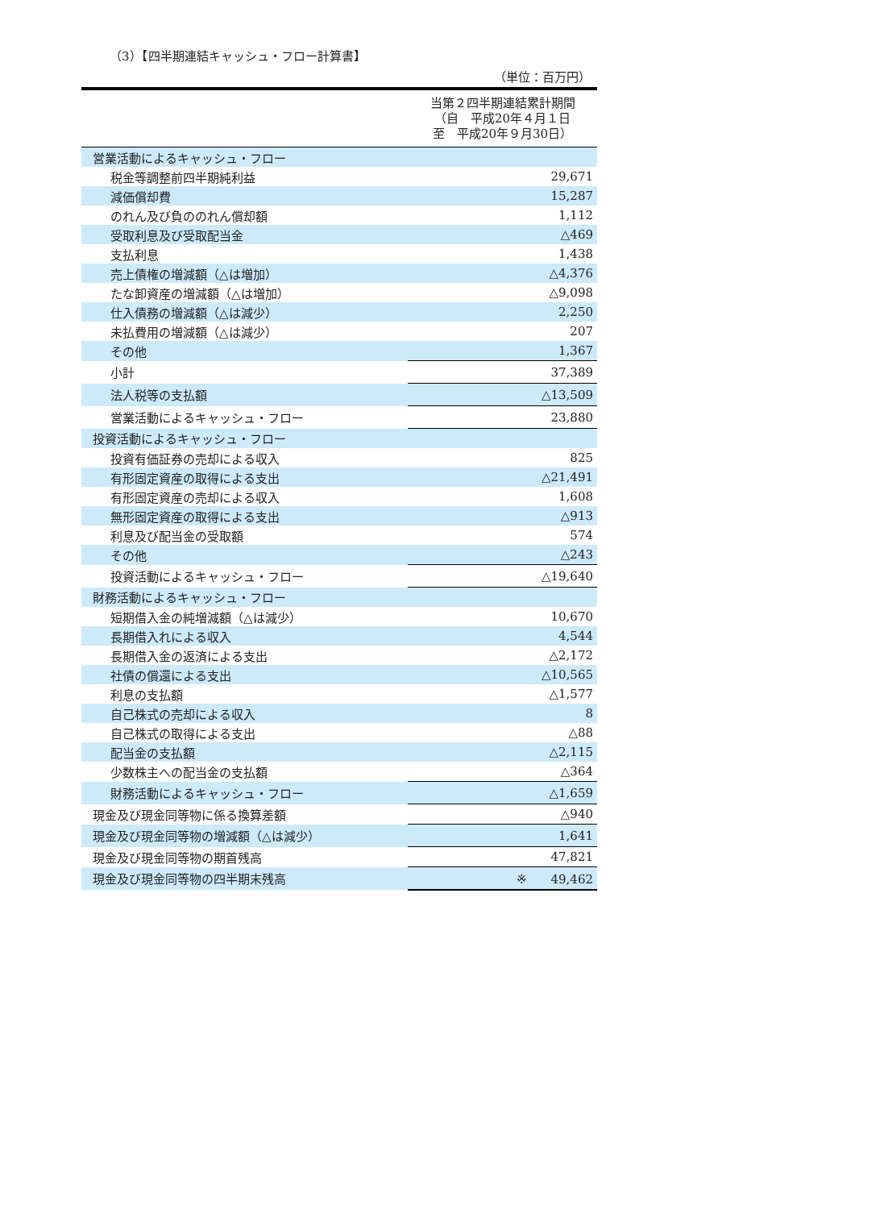（3）【四半期連結キャッシュ・フロー計算書】
（単位：百万円）
| | 当第２四半期連結累計期間 （自 平成20年４月１日 至 平成20年９月30日） |
| --- | --- |
| 営業活動によるキャッシュ・フロー | |
| 税金等調整前四半期純利益 | 29,671 |
| 減価償却費 | 15,287 |
| のれん及び負ののれん償却額 | 1,112 |
| 受取利息及び受取配当金 | △469 |
| 支払利息 | 1,438 |
| 売上債権の増減額（△は増加） | △4,376 |
| たな卸資産の増減額（△は増加） | △9,098 |
| 仕入債務の増減額（△は減少） | 2,250 |
| 未払費用の増減額（△は減少） | 207 |
| その他 | 1,367 |
| 小計 | 37,389 |
| 法人税等の支払額 | △13,509 |
| 営業活動によるキャッシュ・フロー | 23,880 |
| 投資活動によるキャッシュ・フロー | |
| 投資有価証券の売却による収入 | 825 |
| 有形固定資産の取得による支出 | △21,491 |
| 有形固定資産の売却による収入 | 1,608 |
| 無形固定資産の取得による支出 | △913 |
| 利息及び配当金の受取額 | 574 |
| その他 | △243 |
| 投資活動によるキャッシュ・フロー | △19,640 |
| 財務活動によるキャッシュ・フロー | |
| 短期借入金の純増減額（△は減少） | 10,670 |
| 長期借入れによる収入 | 4,544 |
| 長期借入金の返済による支出 | △2,172 |
| 社債の償還による支出 | △10,565 |
| 利息の支払額 | △1,577 |
| 自己株式の売却による収入 | 8 |
| 自己株式の取得による支出 | △88 |
| 配当金の支払額 | △2,115 |
| 少数株主への配当金の支払額 | △364 |
| 財務活動によるキャッシュ・フロー | △1,659 |
| 現金及び現金同等物に係る換算差額 | △940 |
| 現金及び現金同等物の増減額（△は減少） | 1,641 |
| 現金及び現金同等物の期首残高 | 47,821 |
| 現金及び現金同等物の四半期末残高 | ※ 49,462 |